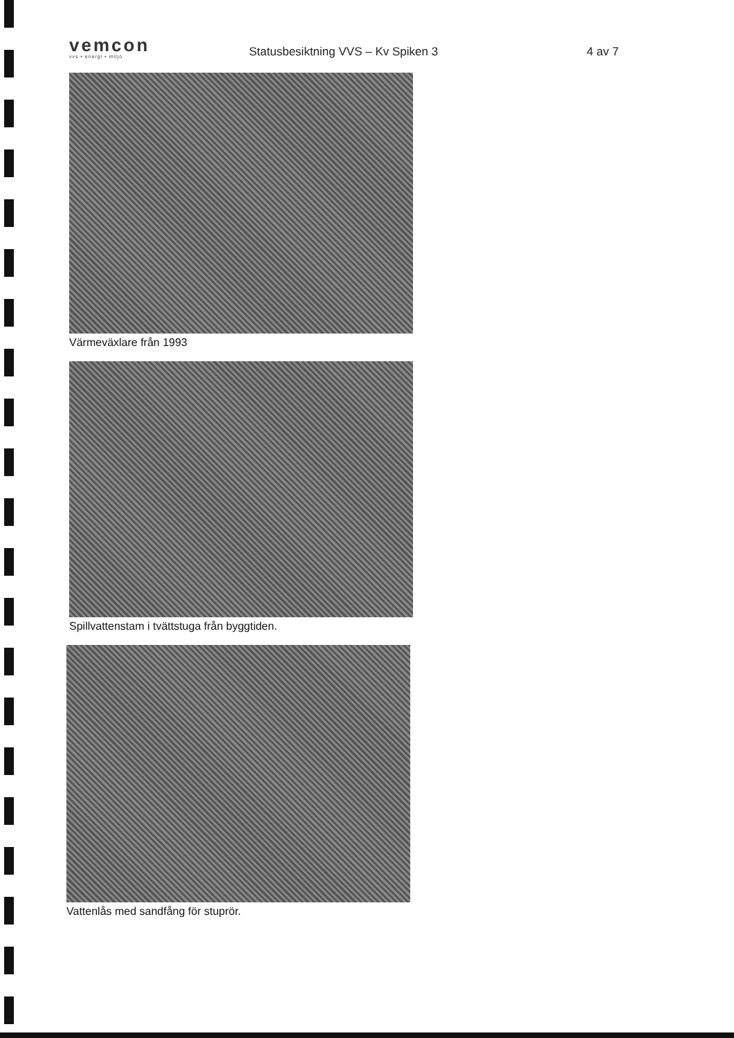vemcon
vvs • energi • miljö
Statusbesiktning VVS – Kv Spiken 3
4 av 7
Värmeväxlare från 1993
Spillvattenstam i tvättstuga från byggtiden.
Vattenlås med sandfång för stuprör.